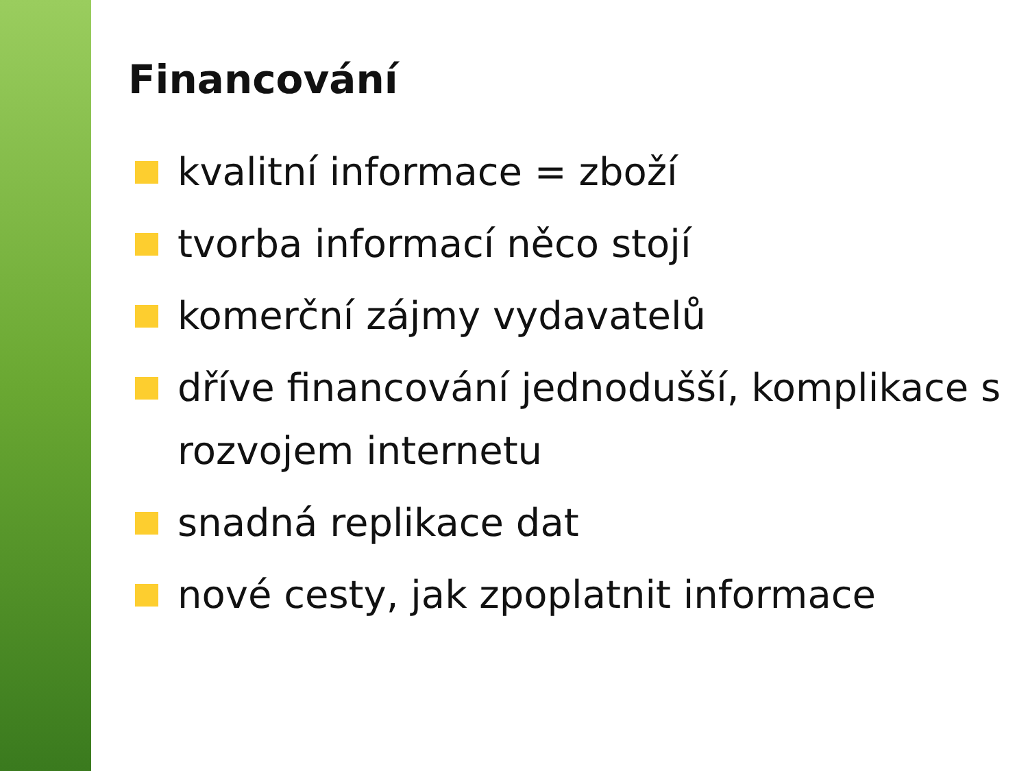Financování
kvalitní informace = zboží
tvorba informací něco stojí
komerční zájmy vydavatelů
dříve financování jednodušší, komplikace s rozvojem internetu
snadná replikace dat
nové cesty, jak zpoplatnit informace